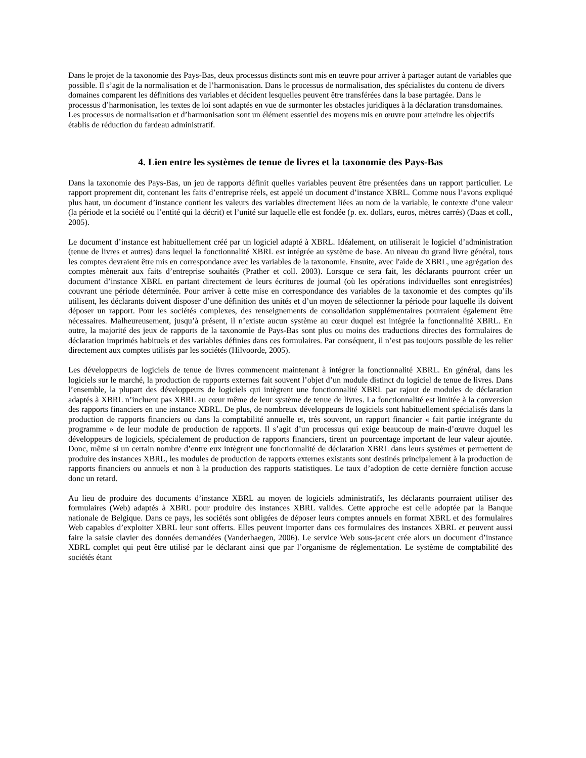Dans le projet de la taxonomie des Pays-Bas, deux processus distincts sont mis en œuvre pour arriver à partager autant de variables que possible. Il s’agit de la normalisation et de l’harmonisation. Dans le processus de normalisation, des spécialistes du contenu de divers domaines comparent les définitions des variables et décident lesquelles peuvent être transférées dans la base partagée. Dans le processus d’harmonisation, les textes de loi sont adaptés en vue de surmonter les obstacles juridiques à la déclaration transdomaines. Les processus de normalisation et d’harmonisation sont un élément essentiel des moyens mis en œuvre pour atteindre les objectifs établis de réduction du fardeau administratif.
4. Lien entre les systèmes de tenue de livres et la taxonomie des Pays-Bas
Dans la taxonomie des Pays-Bas, un jeu de rapports définit quelles variables peuvent être présentées dans un rapport particulier. Le rapport proprement dit, contenant les faits d’entreprise réels, est appelé un document d’instance XBRL. Comme nous l’avons expliqué plus haut, un document d’instance contient les valeurs des variables directement liées au nom de la variable, le contexte d’une valeur (la période et la société ou l’entité qui la décrit) et l’unité sur laquelle elle est fondée (p. ex. dollars, euros, mètres carrés) (Daas et coll., 2005).
Le document d’instance est habituellement créé par un logiciel adapté à XBRL. Idéalement, on utiliserait le logiciel d’administration (tenue de livres et autres) dans lequel la fonctionnalité XBRL est intégrée au système de base. Au niveau du grand livre général, tous les comptes devraient être mis en correspondance avec les variables de la taxonomie. Ensuite, avec l'aide de XBRL, une agrégation des comptes mènerait aux faits d’entreprise souhaités (Prather et coll. 2003). Lorsque ce sera fait, les déclarants pourront créer un document d’instance XBRL en partant directement de leurs écritures de journal (où les opérations individuelles sont enregistrées) couvrant une période déterminée. Pour arriver à cette mise en correspondance des variables de la taxonomie et des comptes qu’ils utilisent, les déclarants doivent disposer d’une définition des unités et d’un moyen de sélectionner la période pour laquelle ils doivent déposer un rapport. Pour les sociétés complexes, des renseignements de consolidation supplémentaires pourraient également être nécessaires. Malheureusement, jusqu’à présent, il n’existe aucun système au cœur duquel est intégrée la fonctionnalité XBRL. En outre, la majorité des jeux de rapports de la taxonomie de Pays-Bas sont plus ou moins des traductions directes des formulaires de déclaration imprimés habituels et des variables définies dans ces formulaires. Par conséquent, il n’est pas toujours possible de les relier directement aux comptes utilisés par les sociétés (Hilvoorde, 2005).
Les développeurs de logiciels de tenue de livres commencent maintenant à intégrer la fonctionnalité XBRL. En général, dans les logiciels sur le marché, la production de rapports externes fait souvent l’objet d’un module distinct du logiciel de tenue de livres. Dans l’ensemble, la plupart des développeurs de logiciels qui intègrent une fonctionnalité XBRL par rajout de modules de déclaration adaptés à XBRL n’incluent pas XBRL au cœur même de leur système de tenue de livres. La fonctionnalité est limitée à la conversion des rapports financiers en une instance XBRL. De plus, de nombreux développeurs de logiciels sont habituellement spécialisés dans la production de rapports financiers ou dans la comptabilité annuelle et, très souvent, un rapport financier « fait partie intégrante du programme » de leur module de production de rapports. Il s’agit d’un processus qui exige beaucoup de main-d’œuvre duquel les développeurs de logiciels, spécialement de production de rapports financiers, tirent un pourcentage important de leur valeur ajoutée. Donc, même si un certain nombre d’entre eux intègrent une fonctionnalité de déclaration XBRL dans leurs systèmes et permettent de produire des instances XBRL, les modules de production de rapports externes existants sont destinés principalement à la production de rapports financiers ou annuels et non à la production des rapports statistiques. Le taux d’adoption de cette dernière fonction accuse donc un retard.
Au lieu de produire des documents d’instance XBRL au moyen de logiciels administratifs, les déclarants pourraient utiliser des formulaires (Web) adaptés à XBRL pour produire des instances XBRL valides. Cette approche est celle adoptée par la Banque nationale de Belgique. Dans ce pays, les sociétés sont obligées de déposer leurs comptes annuels en format XBRL et des formulaires Web capables d’exploiter XBRL leur sont offerts. Elles peuvent importer dans ces formulaires des instances XBRL et peuvent aussi faire la saisie clavier des données demandées (Vanderhaegen, 2006). Le service Web sous-jacent crée alors un document d’instance XBRL complet qui peut être utilisé par le déclarant ainsi que par l’organisme de réglementation. Le système de comptabilité des sociétés étant